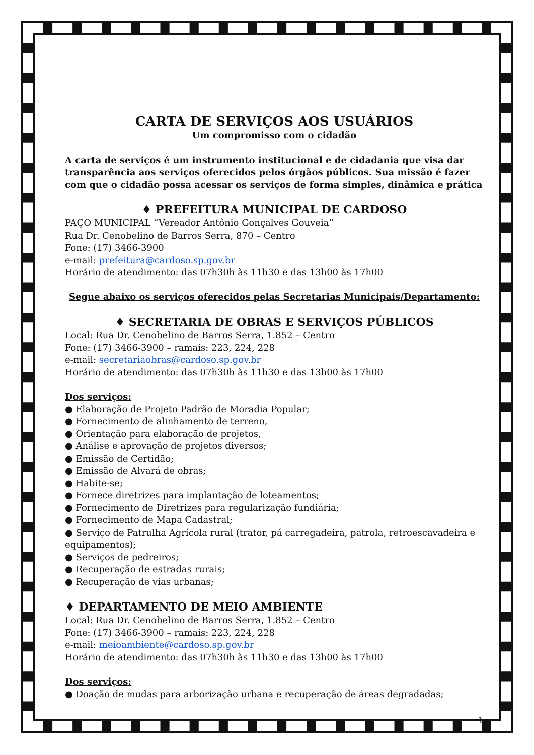CARTA DE SERVIÇOS AOS USUÁRIOS
Um compromisso com o cidadão
A carta de serviços é um instrumento institucional e de cidadania que visa dar transparência aos serviços oferecidos pelos órgãos públicos. Sua missão é fazer com que o cidadão possa acessar os serviços de forma simples, dinâmica e prática
♦ PREFEITURA MUNICIPAL DE CARDOSO
PAÇO MUNICIPAL “Vereador Antônio Gonçalves Gouveia”
Rua Dr. Cenobelino de Barros Serra, 870 – Centro
Fone: (17) 3466-3900
e-mail: prefeitura@cardoso.sp.gov.br
Horário de atendimento: das 07h30h às 11h30 e das 13h00 às 17h00
Segue abaixo os serviços oferecidos pelas Secretarias Municipais/Departamento:
♦ SECRETARIA DE OBRAS E SERVIÇOS PÚBLICOS
Local: Rua Dr. Cenobelino de Barros Serra, 1.852 – Centro
Fone: (17) 3466-3900 – ramais: 223, 224, 228
e-mail: secretariaobras@cardoso.sp.gov.br
Horário de atendimento: das 07h30h às 11h30 e das 13h00 às 17h00
Dos serviços:
● Elaboração de Projeto Padrão de Moradia Popular;
● Fornecimento de alinhamento de terreno,
● Orientação para elaboração de projetos,
● Análise e aprovação de projetos diversos;
● Emissão de Certidão;
● Emissão de Alvará de obras;
● Habite-se;
● Fornece diretrizes para implantação de loteamentos;
● Fornecimento de Diretrizes para regularização fundiária;
● Fornecimento de Mapa Cadastral;
● Serviço de Patrulha Agrícola rural (trator, pá carregadeira, patrola, retroescavadeira e equipamentos);
● Serviços de pedreiros;
● Recuperação de estradas rurais;
● Recuperação de vias urbanas;
♦ DEPARTAMENTO DE MEIO AMBIENTE
Local: Rua Dr. Cenobelino de Barros Serra, 1.852 – Centro
Fone: (17) 3466-3900 – ramais: 223, 224, 228
e-mail: meioambiente@cardoso.sp.gov.br
Horário de atendimento: das 07h30h às 11h30 e das 13h00 às 17h00
Dos serviços:
● Doação de mudas para arborização urbana e recuperação de áreas degradadas;
1